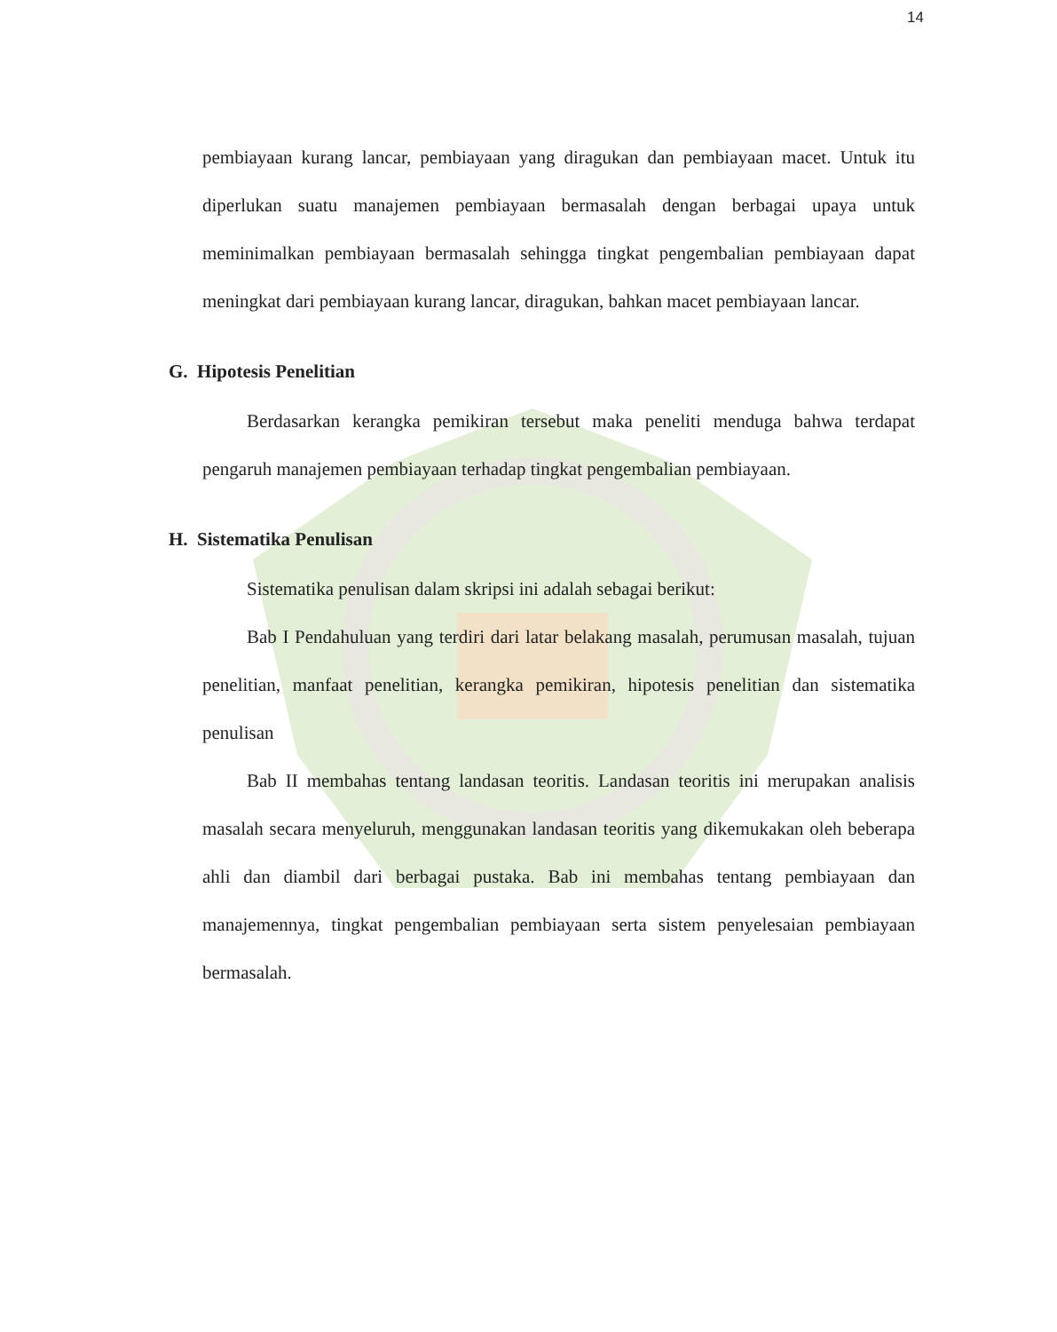14
pembiayaan kurang lancar, pembiayaan yang diragukan dan pembiayaan macet. Untuk itu diperlukan suatu manajemen pembiayaan bermasalah dengan berbagai upaya untuk meminimalkan pembiayaan bermasalah sehingga tingkat pengembalian pembiayaan dapat meningkat dari pembiayaan kurang lancar, diragukan, bahkan macet pembiayaan lancar.
G. Hipotesis Penelitian
Berdasarkan kerangka pemikiran tersebut maka peneliti menduga bahwa terdapat pengaruh manajemen pembiayaan terhadap tingkat pengembalian pembiayaan.
H. Sistematika Penulisan
Sistematika penulisan dalam skripsi ini adalah sebagai berikut:
Bab I Pendahuluan yang terdiri dari latar belakang masalah, perumusan masalah, tujuan penelitian, manfaat penelitian, kerangka pemikiran, hipotesis penelitian dan sistematika penulisan
Bab II membahas tentang landasan teoritis. Landasan teoritis ini merupakan analisis masalah secara menyeluruh, menggunakan landasan teoritis yang dikemukakan oleh beberapa ahli dan diambil dari berbagai pustaka. Bab ini membahas tentang pembiayaan dan manajemennya, tingkat pengembalian pembiayaan serta sistem penyelesaian pembiayaan bermasalah.